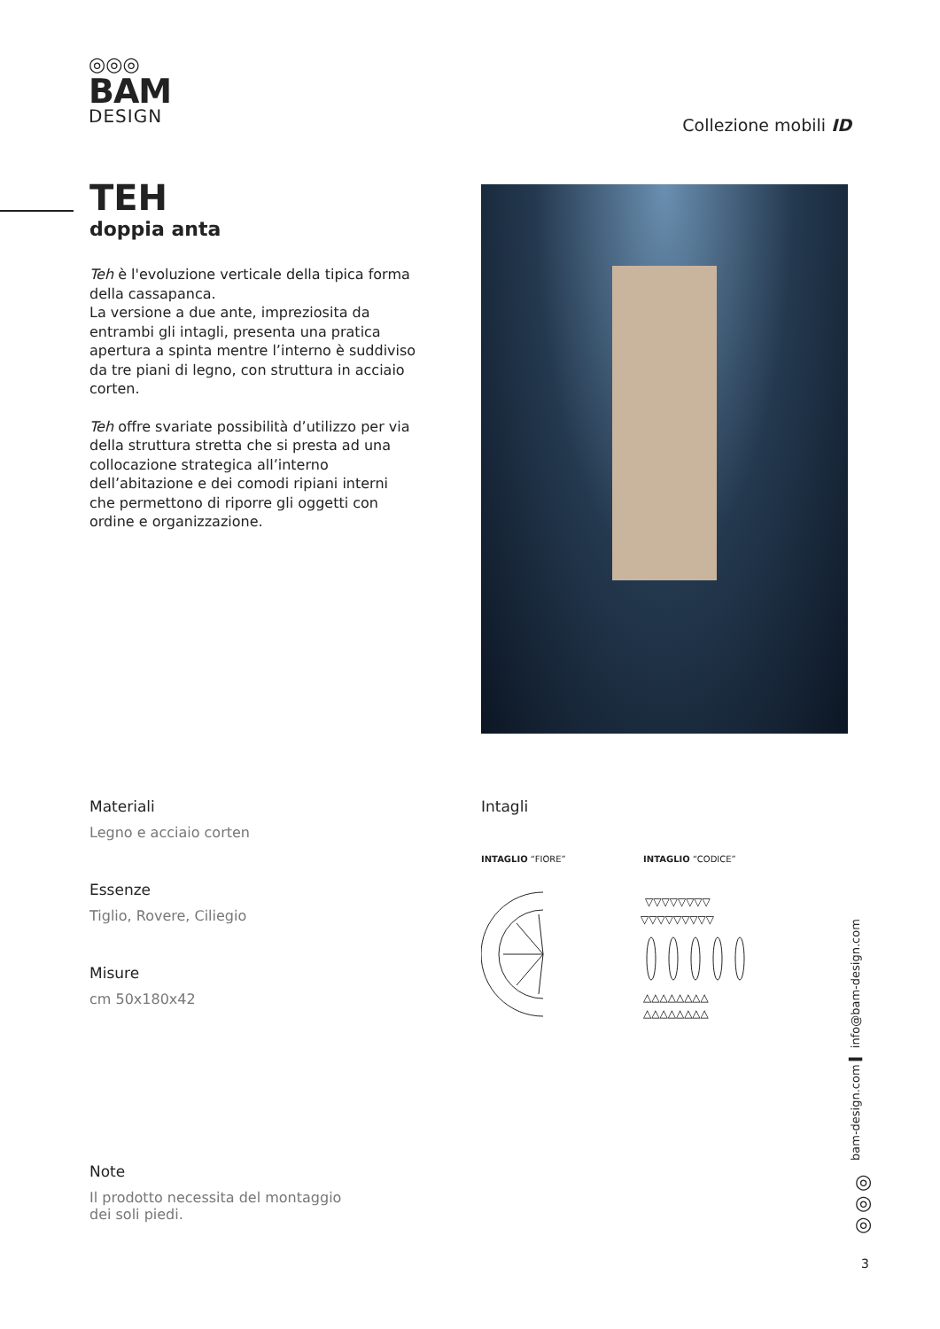◎◎◎
BAM
DESIGN
Collezione mobili ID
TEH
doppia anta
Teh è l'evoluzione verticale della tipica forma della cassapanca.
La versione a due ante, impreziosita da entrambi gli intagli, presenta una pratica apertura a spinta mentre l’interno è suddiviso da tre piani di legno, con struttura in acciaio corten.
Teh offre svariate possibilità d’utilizzo per via della struttura stretta che si presta ad una collocazione strategica all’interno dell’abitazione e dei comodi ripiani interni che permettono di riporre gli oggetti con ordine e organizzazione.
Materiali
Legno e acciaio corten
Essenze
Tiglio, Rovere, Ciliegio
Misure
cm 50x180x42
Note
Il prodotto necessita del montaggio
dei soli piedi.
Intagli
INTAGLIO “FIORE” INTAGLIO “CODICE”
▽▽▽▽▽▽▽▽
▽▽▽▽▽▽▽▽▽
△△△△△△△△
△△△△△△△△
bam-design.com ▍ info@bam-design.com
◎
◎
◎
3